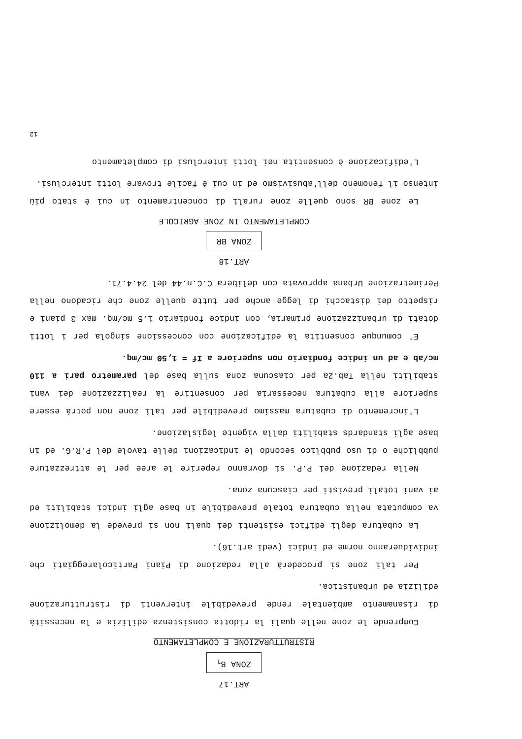ART.17
ZONA B<sub>1</sub>
RISTRUTTURAZIONE E COMPLETAMENTO
Comprende le zone nelle quali la ridotta consistenza edilizia e la necessità di risanamento ambientale rende prevedibile interventi di ristrutturazione edilizia ed urbanistica.
Per tali zone si procederà alla redazione di Piani Particolareggiati che individueranno norme ed indici (vedi art.16).
La cubatura degli edifici esistenti dei quali non si prevede la demolizione va computata nella cubatura totale prevedibile in base agli indici stabiliti ed ai vani totali previsti per ciascuna zona.
Nella redazione dei P.P. si dovranno reperire le aree per le attrezzature pubbliche o di uso pubblico secondo le indicazioni delle tavole del P.R.G. ed in base agli standards stabiliti dalla vigente legislazione.
L'incremento di cubatura massimo prevedibile per tali zone non potrà essere superiore alla cubatura necessaria per consentire la realizzazione dei vani stabiliti nella Tab.2a per ciascuna zona sulla base del parametro pari a 110 mc/ab e ad un indice fondiario non superiore a If = 1,50 mc/mq.
E' comunque consentita la edificazione con concessione singola per i lotti dotati di urbanizzazione primaria, con indice fondiario 1.5 mc/mq. max 3 piani e rispetto dei distacchi di legge anche per tutte quelle zone che ricadono nella Perimetrazione Urbana approvata con delibera C.C.n.44 del 24.4.71.
ART.18
ZONA BR
COMPLETAMENTO IN ZONE AGRICOLE
Le zone BR sono quelle zone rurali di concentramento in cui è stato più intenso il fenomeno dell'abusivismo ed in cui è facile trovare lotti interclusi.
L'edificazione è consentita nei lotti interclusi di completamento
12